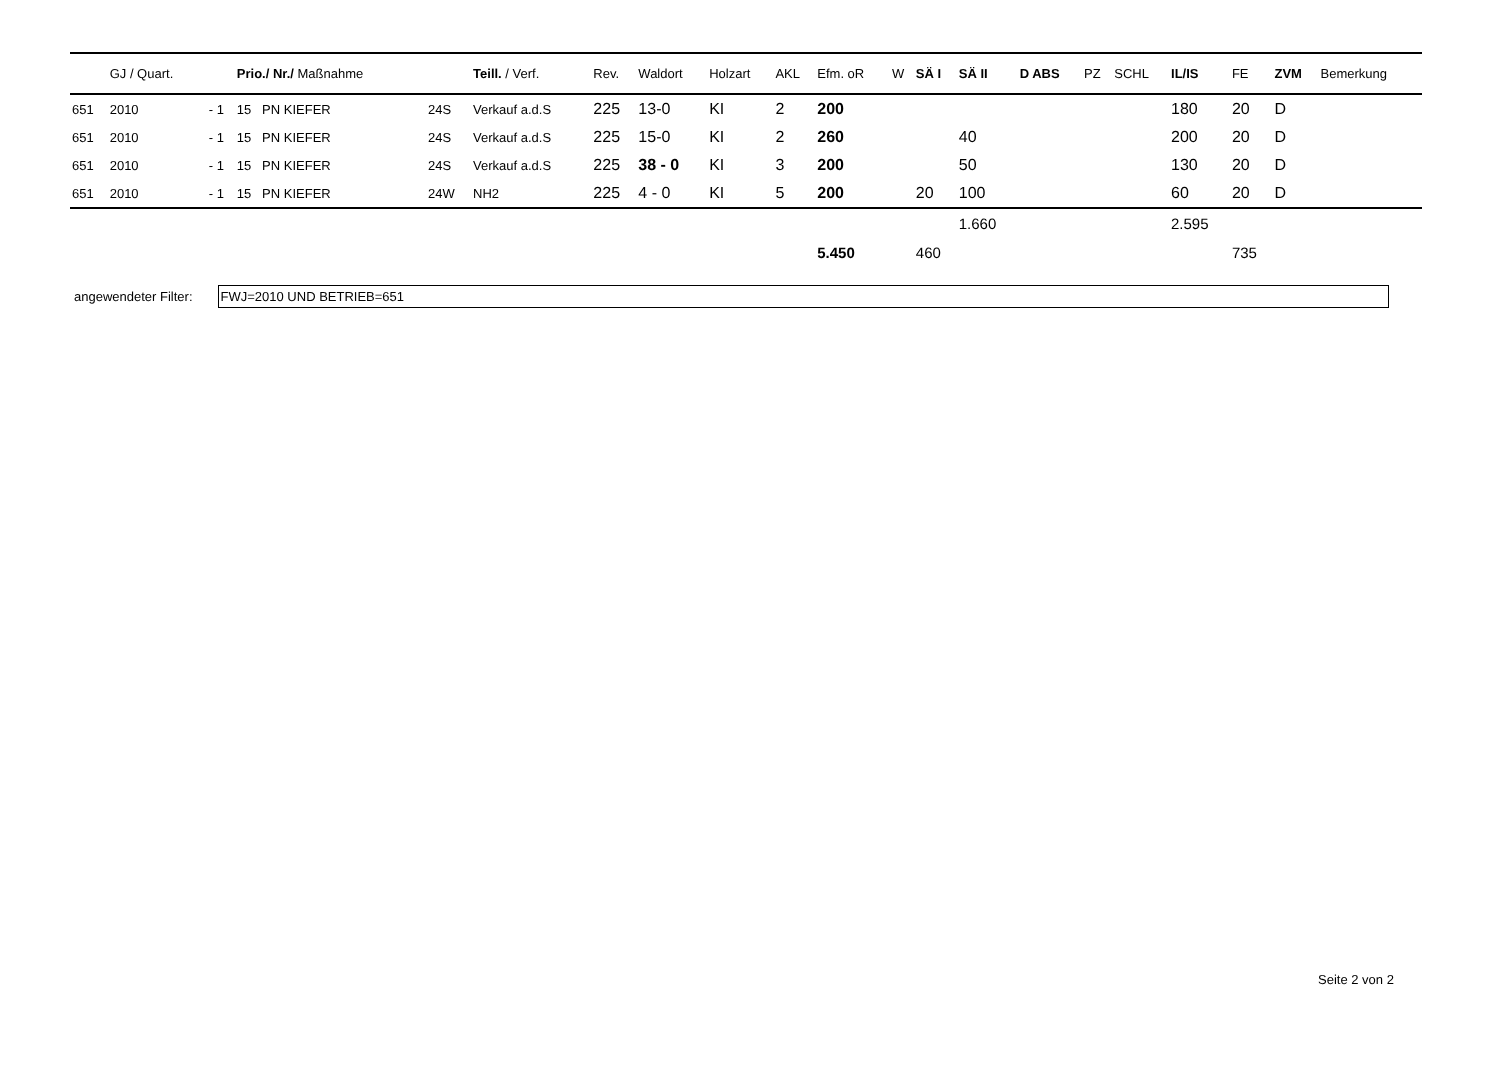| | GJ / Quart. | | Prio./ Nr./ Maßnahme | | Teill. / Verf. | Rev. | Waldort | Holzart | AKL | Efm. oR | W | SÄ I | SÄ II | D ABS | PZ | SCHL | IL/IS | FE | ZVM | Bemerkung |
| --- | --- | --- | --- | --- | --- | --- | --- | --- | --- | --- | --- | --- | --- | --- | --- | --- | --- | --- | --- | --- |
| 651 | 2010 | - 1 | 15 PN KIEFER | 24S | Verkauf a.d.S | 225 | 13-0 | KI | 2 | 200 | | | | | | | 180 | 20 | D | |
| 651 | 2010 | - 1 | 15 PN KIEFER | 24S | Verkauf a.d.S | 225 | 15-0 | KI | 2 | 260 | | | 40 | | | | 200 | 20 | D | |
| 651 | 2010 | - 1 | 15 PN KIEFER | 24S | Verkauf a.d.S | 225 | 38 - 0 | KI | 3 | 200 | | | 50 | | | | 130 | 20 | D | |
| 651 | 2010 | - 1 | 15 PN KIEFER | 24W | NH2 | 225 | 4 - 0 | KI | 5 | 200 | | 20 | 100 | | | | 60 | 20 | D | |
| | | | | | | | | | | | | | 1.660 | | | | 2.595 | | | |
| | | | | | | | | | | 5.450 | | 460 | | | | | | 735 | | |
angewendeter Filter:
FWJ=2010 UND BETRIEB=651
Seite 2 von 2